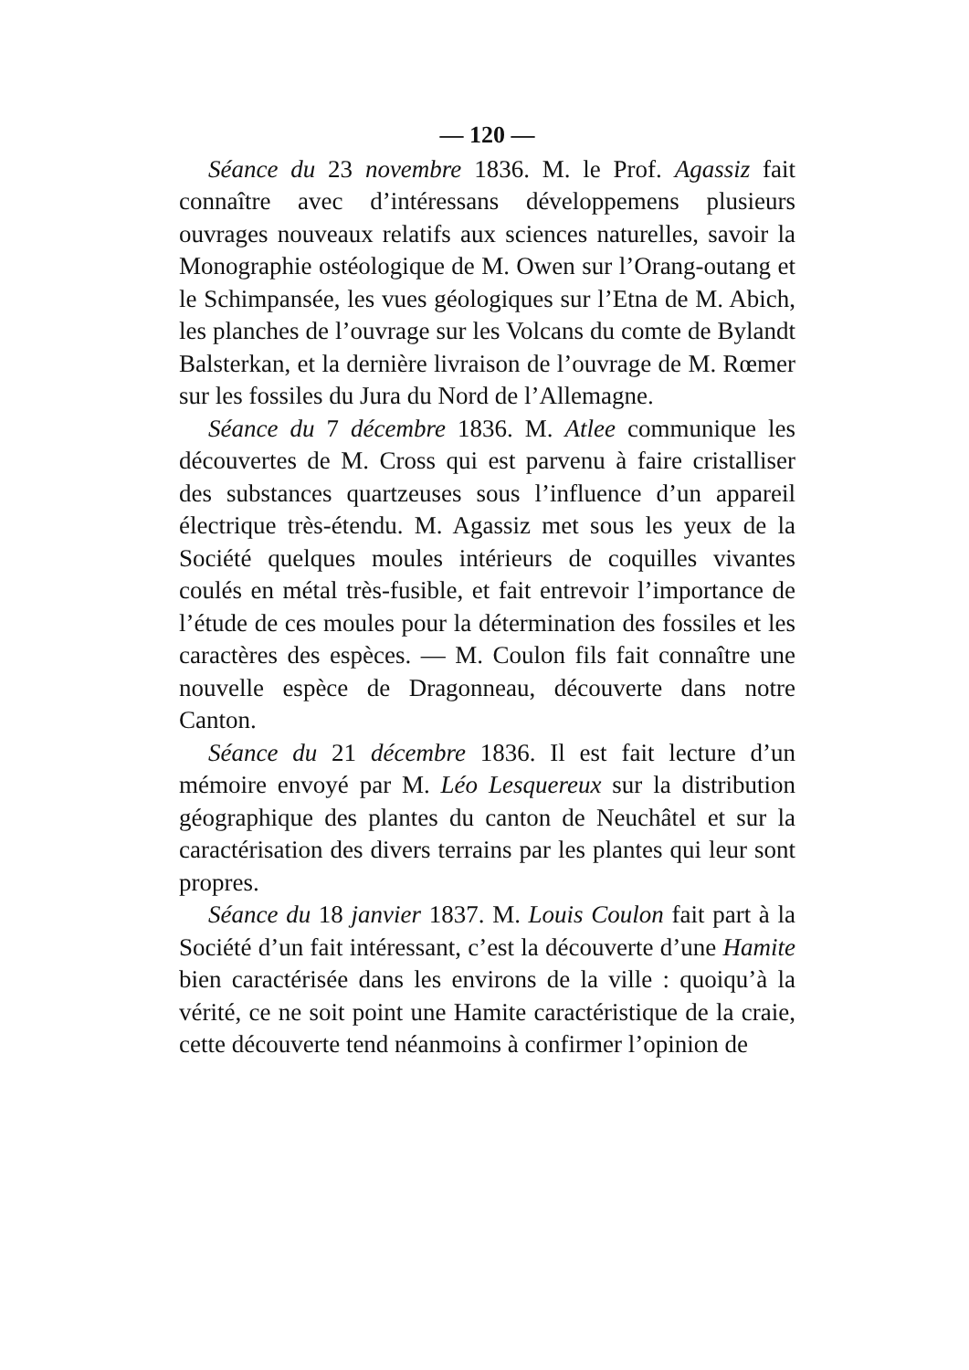— 120 —
Séance du 23 novembre 1836. M. le Prof. Agassiz fait connaître avec d’intéressans développemens plusieurs ouvrages nouveaux relatifs aux sciences naturelles, savoir la Monographie ostéologique de M. Owen sur l’Orang-outang et le Schimpansée, les vues géologiques sur l’Etna de M. Abich, les planches de l’ouvrage sur les Volcans du comte de Bylandt Balsterkan, et la dernière livraison de l’ouvrage de M. Rœmer sur les fossiles du Jura du Nord de l’Allemagne.
Séance du 7 décembre 1836. M. Atlee communique les découvertes de M. Cross qui est parvenu à faire cristalliser des substances quartzeuses sous l’influence d’un appareil électrique très-étendu. M. Agassiz met sous les yeux de la Société quelques moules intérieurs de coquilles vivantes coulés en métal très-fusible, et fait entrevoir l’importance de l’étude de ces moules pour la détermination des fossiles et les caractères des espèces. — M. Coulon fils fait connaître une nouvelle espèce de Dragonneau, découverte dans notre Canton.
Séance du 21 décembre 1836. Il est fait lecture d’un mémoire envoyé par M. Léo Lesquereux sur la distribution géographique des plantes du canton de Neuchâtel et sur la caractérisation des divers terrains par les plantes qui leur sont propres.
Séance du 18 janvier 1837. M. Louis Coulon fait part à la Société d’un fait intéressant, c’est la découverte d’une Hamite bien caractérisée dans les environs de la ville : quoiqu’à la vérité, ce ne soit point une Hamite caractéristique de la craie, cette découverte tend néanmoins à confirmer l’opinion de